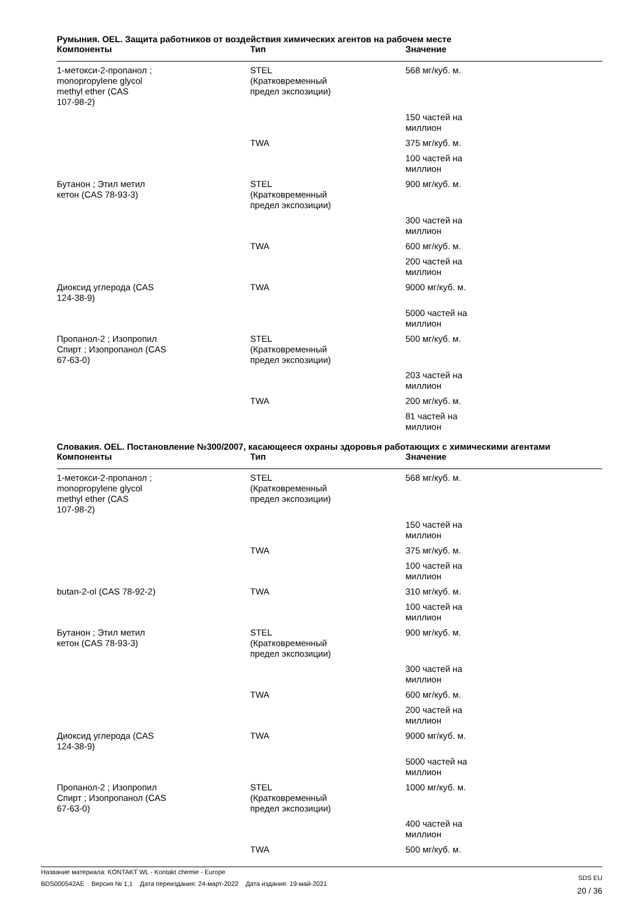Румыния. OEL. Защита работников от воздействия химических агентов на рабочем месте
| Компоненты | Тип | Значение |
| --- | --- | --- |
| 1-метокси-2-пропанол ; monopropylene glycol methyl ether (CAS 107-98-2) | STEL (Кратковременный предел экспозиции) | 568 мг/куб. м. |
| | | 150 частей на миллион |
| | TWA | 375 мг/куб. м. |
| | | 100 частей на миллион |
| Бутанон ; Этил метил кетон (CAS 78-93-3) | STEL (Кратковременный предел экспозиции) | 900 мг/куб. м. |
| | | 300 частей на миллион |
| | TWA | 600 мг/куб. м. |
| | | 200 частей на миллион |
| Диоксид углерода (CAS 124-38-9) | TWA | 9000 мг/куб. м. |
| | | 5000 частей на миллион |
| Пропанол-2 ; Изопропил Спирт ; Изопропанол (CAS 67-63-0) | STEL (Кратковременный предел экспозиции) | 500 мг/куб. м. |
| | | 203 частей на миллион |
| | TWA | 200 мг/куб. м. |
| | | 81 частей на миллион |
Словакия. OEL. Постановление №300/2007, касающееся охраны здоровья работающих с химическими агентами
| Компоненты | Тип | Значение |
| --- | --- | --- |
| 1-метокси-2-пропанол ; monopropylene glycol methyl ether (CAS 107-98-2) | STEL (Кратковременный предел экспозиции) | 568 мг/куб. м. |
| | | 150 частей на миллион |
| | TWA | 375 мг/куб. м. |
| | | 100 частей на миллион |
| butan-2-ol (CAS 78-92-2) | TWA | 310 мг/куб. м. |
| | | 100 частей на миллион |
| Бутанон ; Этил метил кетон (CAS 78-93-3) | STEL (Кратковременный предел экспозиции) | 900 мг/куб. м. |
| | | 300 частей на миллион |
| | TWA | 600 мг/куб. м. |
| | | 200 частей на миллион |
| Диоксид углерода (CAS 124-38-9) | TWA | 9000 мг/куб. м. |
| | | 5000 частей на миллион |
| Пропанол-2 ; Изопропил Спирт ; Изопропанол (CAS 67-63-0) | STEL (Кратковременный предел экспозиции) | 1000 мг/куб. м. |
| | | 400 частей на миллион |
| | TWA | 500 мг/куб. м. |
Название материала: KONTAKT WL - Kontakt chemie - Europe
BDS000542AE Версия № 1,1 Дата переиздания: 24-март-2022 Дата издания: 19-май-2021
SDS EU
20 / 36